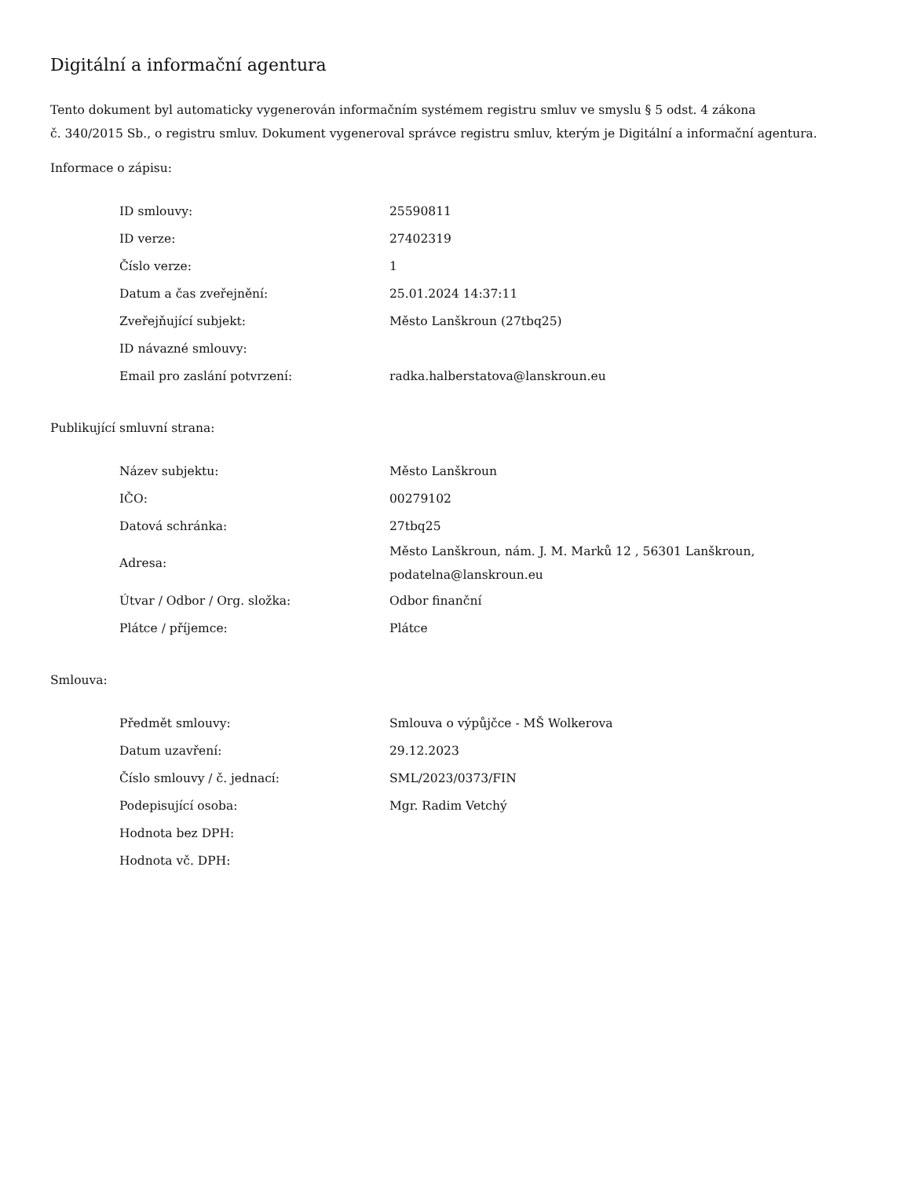Digitální a informační agentura
Tento dokument byl automaticky vygenerován informačním systémem registru smluv ve smyslu § 5 odst. 4 zákona
č. 340/2015 Sb., o registru smluv. Dokument vygeneroval správce registru smluv, kterým je Digitální a informační agentura.
Informace o zápisu:
| ID smlouvy: | 25590811 |
| ID verze: | 27402319 |
| Číslo verze: | 1 |
| Datum a čas zveřejnění: | 25.01.2024 14:37:11 |
| Zveřejňující subjekt: | Město Lanškroun (27tbq25) |
| ID návazné smlouvy: | |
| Email pro zaslání potvrzení: | radka.halberstatova@lanskroun.eu |
Publikující smluvní strana:
| Název subjektu: | Město Lanškroun |
| IČO: | 00279102 |
| Datová schránka: | 27tbq25 |
| Adresa: | Město Lanškroun, nám. J. M. Marků 12 , 56301 Lanškroun, podatelna@lanskroun.eu |
| Útvar / Odbor / Org. složka: | Odbor finanční |
| Plátce / příjemce: | Plátce |
Smlouva:
| Předmět smlouvy: | Smlouva o výpůjčce - MŠ Wolkerova |
| Datum uzavření: | 29.12.2023 |
| Číslo smlouvy / č. jednací: | SML/2023/0373/FIN |
| Podepisující osoba: | Mgr. Radim Vetchý |
| Hodnota bez DPH: | |
| Hodnota vč. DPH: | |